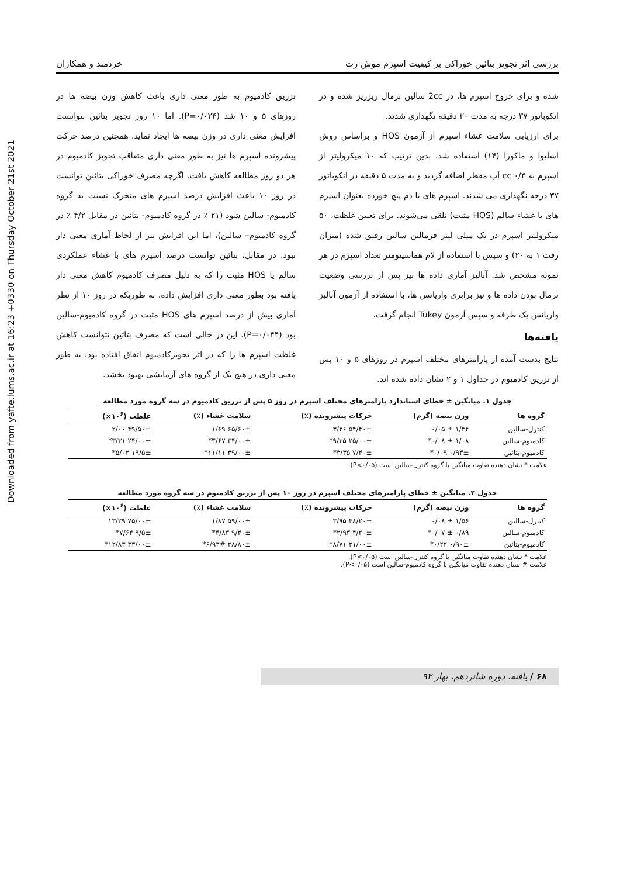Downloaded from yafte.lums.ac.ir at 16:23 +0330 on Thursday October 21st 2021
بررسی اثر تجویز بتائین خوراکی بر کیفیت اسپرم موش رت خردمند و همکاران
شده و برای خروج اسپرم ها، در 2cc سالین نرمال ریزریز شده و در انکوباتور ۳۷ درجه به مدت ۳۰ دقیقه نگهداری شدند.
برای ارزیابی سلامت غشاء اسپرم از آزمون HOS و براساس روش اسلیوا و ماکورا (۱۴) استفاده شد. بدین ترتیب که ۱۰ میکرولیتر از اسپرم به cc ۰/۴ آب مقطر اضافه گردید و به مدت ۵ دقیقه در انکوباتور ۳۷ درجه نگهداری می شدند. اسپرم های با دم پیچ خورده بعنوان اسپرم های با غشاء سالم (HOS مثبت) تلقی می‌شوند. برای تعیین غلظت، ۵۰ میکرولیتر اسپرم در یک میلی لیتر فرمالین سالین رقیق شده (میزان رقت ۱ به ۲۰) و سپس با استفاده از لام هماسیتومتر تعداد اسپرم در هر نمونه مشخص شد. آنالیز آماری داده ها نیز پس از بررسی وضعیت نرمال بودن داده ها و نیز برابری واریانس ها، با استفاده از آزمون آنالیز واریانس یک طرفه و سپس آزمون Tukey انجام گرفت.
یافته‌ها
نتایج بدست آمده از پارامترهای مختلف اسپرم در روزهای ۵ و ۱۰ پس از تزریق کادمیوم در جداول ۱ و ۲ نشان داده شده اند.
تزریق کادمیوم به طور معنی داری باعث کاهش وزن بیضه ها در روزهای ۵ و ۱۰ شد (P=۰/۰۲۴). اما ۱۰ روز تجویز بتائین نتوانست افزایش معنی داری در وزن بیضه ها ایجاد نماید. همچنین درصد حرکت پیشرونده اسپرم ها نیز به طور معنی داری متعاقب تجویز کادمیوم در هر دو روز مطالعه کاهش یافت. اگرچه مصرف خوراکی بتائین توانست در روز ۱۰ باعث افزایش درصد اسپرم های متحرک نسبت به گروه کادمیوم- سالین شود (۲۱ ٪ در گروه کادمیوم- بتائین در مقابل ۴/۲ ٪ در گروه کادمیوم– سالین)، اما این افزایش نیز از لحاظ آماری معنی دار نبود. در مقابل، بتائین توانست درصد اسپرم های با غشاء عملکردی سالم یا HOS مثبت را که به دلیل مصرف کادمیوم کاهش معنی دار یافته بود بطور معنی داری افزایش داده، به طوریکه در روز ۱۰ از نظر آماری بیش از درصد اسپرم های HOS مثبت در گروه کادمیوم-سالین بود (P=۰/۰۴۴). این در حالی است که مصرف بتائین نتوانست کاهش غلظت اسپرم ها را که در اثر تجویزکادمیوم اتفاق افتاده بود، به طور معنی داری در هیچ یک از گروه های آزمایشی بهبود بخشد.
جدول ۱. میانگین ± خطای استاندارد پارامترهای مختلف اسپرم در روز ۵ پس از تزریق کادمیوم در سه گروه مورد مطالعه
| گروه ها | وزن بیضه (گرم) | حرکات پیشرونده (٪) | سلامت غشاء (٪) | غلظت (۱۰<sup>۶</sup>×) |
| --- | --- | --- | --- | --- |
| کنترل-سالین | ۱/۴۴ ± ۰/۰۵ | ۵۴/۴۰± ۳/۲۶ | ۶۵/۶۰± ۱/۶۹ | ۴۹/۵۰± ۲/۰۰ |
| کادمیوم-سالین | ۱/۰۸ ± ۰/۰۸* | ۲۵/۰۰± ۹/۳۵* | ۳۴/۰۰± ۳/۶۷* | ۲۴/۰۰± ۳/۳۱* |
| کادمیوم-بتائین | ۰/۹۳± ۰/۰۹* | ۷/۴۰± ۳/۳۵* | ۳۹/۰۰± ۱۱/۱۱* | ۱۹/۵± ۵/۰۲* |
علامت * نشان دهنده تفاوت میانگین با گروه کنترل-سالین است (P<۰/۰۵).
جدول ۲. میانگین ± خطای پارامترهای مختلف اسپرم در روز ۱۰ پس از تزریق کادمیوم در سه گروه مورد مطالعه
| گروه ها | وزن بیضه (گرم) | حرکات پیشرونده (٪) | سلامت غشاء (٪) | غلظت (۱۰<sup>۶</sup>×) |
| --- | --- | --- | --- | --- |
| کنترل-سالین | ۱/۵۶ ± ۰/۰۸ | ۴۸/۲۰± ۳/۹۵ | ۵۹/۰۰± ۱/۸۷ | ۷۵/۰۰± ۱۳/۲۹ |
| کادمیوم-سالین | ۰/۸۹ ± ۰/۰۷* | ۴/۲۰± ۲/۹۳* | ۹/۴۰± ۴/۸۳* | ۹/۵± ۷/۶۴* |
| کادمیوم-بتائین | ۰/۹۰± ۰/۲۲* | ۲۱/۰۰± ۸/۷۱* | ۲۸/۸۰± ۶/۹۳#* | ۳۳/۰۰± ۱۲/۸۳* |
علامت * نشان دهنده تفاوت میانگین با گروه کنترل-سالین است (P<۰/۰۵).
علامت # نشان دهنده تفاوت میانگین با گروه کادمیوم-سالین است (P<۰/۰۵).
۶۸ / یافته، دوره شانزدهم، بهار ۹۳